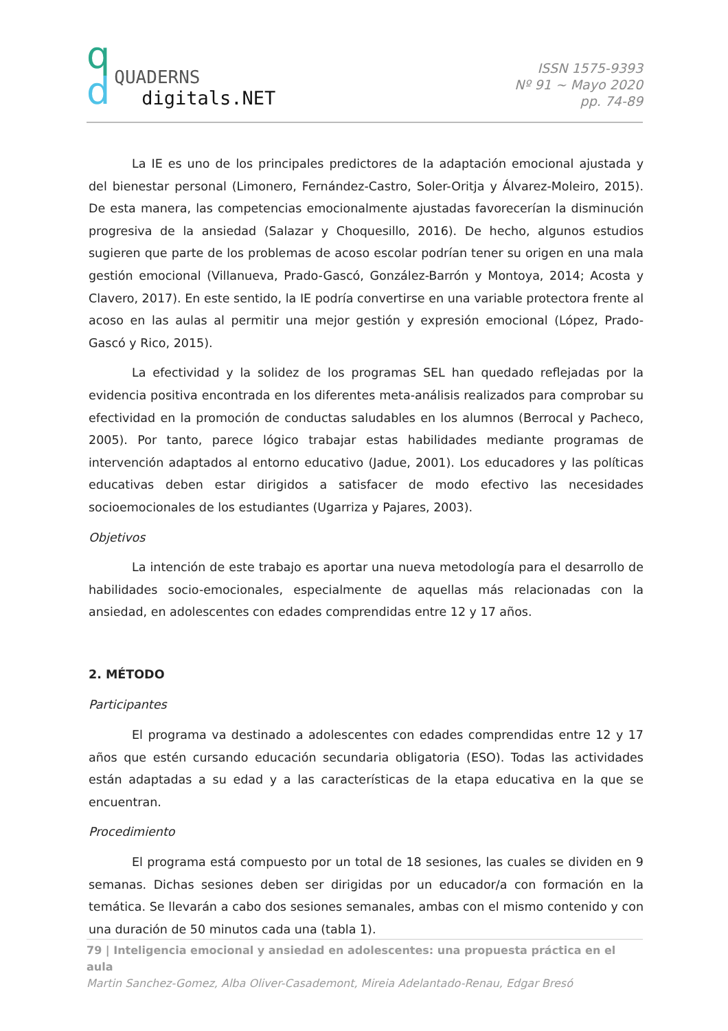q
d
QUADERNS
digitals.NET
ISSN 1575-9393
Nº 91 ~ Mayo 2020
pp. 74-89
La IE es uno de los principales predictores de la adaptación emocional ajustada y del bienestar personal (Limonero, Fernández-Castro, Soler-Oritja y Álvarez-Moleiro, 2015). De esta manera, las competencias emocionalmente ajustadas favorecerían la disminución progresiva de la ansiedad (Salazar y Choquesillo, 2016). De hecho, algunos estudios sugieren que parte de los problemas de acoso escolar podrían tener su origen en una mala gestión emocional (Villanueva, Prado-Gascó, González-Barrón y Montoya, 2014; Acosta y Clavero, 2017). En este sentido, la IE podría convertirse en una variable protectora frente al acoso en las aulas al permitir una mejor gestión y expresión emocional (López, Prado-Gascó y Rico, 2015).
La efectividad y la solidez de los programas SEL han quedado reflejadas por la evidencia positiva encontrada en los diferentes meta-análisis realizados para comprobar su efectividad en la promoción de conductas saludables en los alumnos (Berrocal y Pacheco, 2005). Por tanto, parece lógico trabajar estas habilidades mediante programas de intervención adaptados al entorno educativo (Jadue, 2001). Los educadores y las políticas educativas deben estar dirigidos a satisfacer de modo efectivo las necesidades socioemocionales de los estudiantes (Ugarriza y Pajares, 2003).
Objetivos
La intención de este trabajo es aportar una nueva metodología para el desarrollo de habilidades socio-emocionales, especialmente de aquellas más relacionadas con la ansiedad, en adolescentes con edades comprendidas entre 12 y 17 años.
2. MÉTODO
Participantes
El programa va destinado a adolescentes con edades comprendidas entre 12 y 17 años que estén cursando educación secundaria obligatoria (ESO). Todas las actividades están adaptadas a su edad y a las características de la etapa educativa en la que se encuentran.
Procedimiento
El programa está compuesto por un total de 18 sesiones, las cuales se dividen en 9 semanas. Dichas sesiones deben ser dirigidas por un educador/a con formación en la temática. Se llevarán a cabo dos sesiones semanales, ambas con el mismo contenido y con una duración de 50 minutos cada una (tabla 1).
79 | Inteligencia emocional y ansiedad en adolescentes: una propuesta práctica en el aula
Martin Sanchez-Gomez, Alba Oliver-Casademont, Mireia Adelantado-Renau, Edgar Bresó